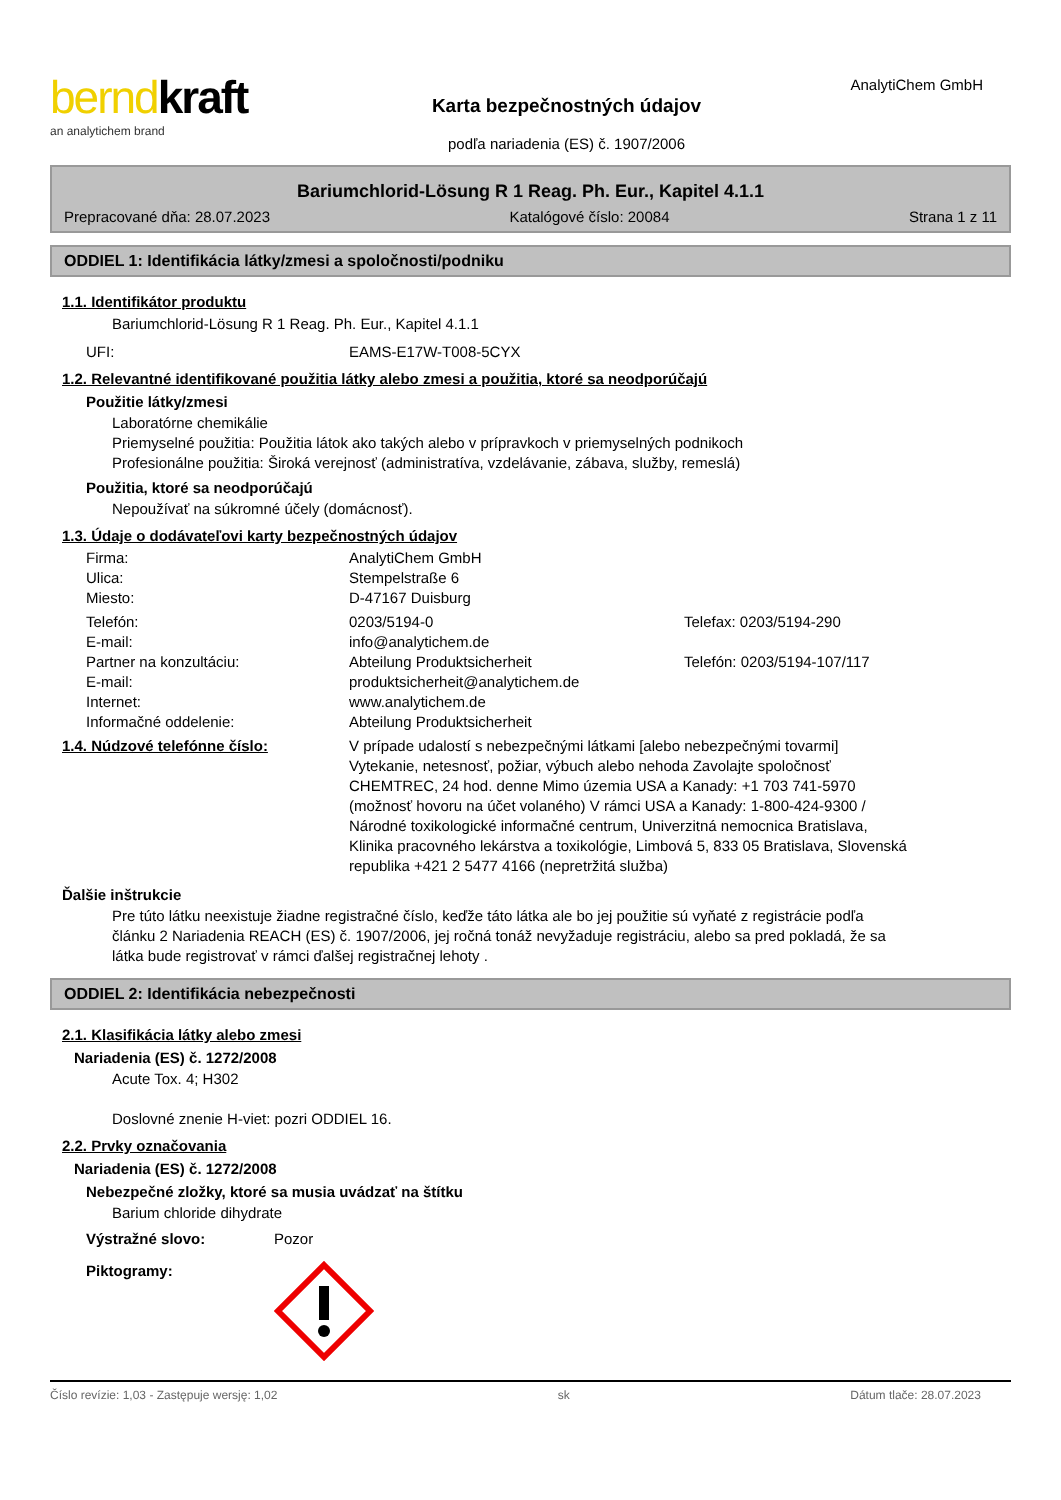berndkraft
an analytichem brand
Karta bezpečnostných údajov
podľa nariadenia (ES) č. 1907/2006
AnalytiChem GmbH
Bariumchlorid-Lösung R 1 Reag. Ph. Eur., Kapitel 4.1.1
Prepracované dňa: 28.07.2023 Katalógové číslo: 20084 Strana 1 z 11
ODDIEL 1: Identifikácia látky/zmesi a spoločnosti/podniku
1.1. Identifikátor produktu
Bariumchlorid-Lösung R 1 Reag. Ph. Eur., Kapitel 4.1.1
UFI: EAMS-E17W-T008-5CYX
1.2. Relevantné identifikované použitia látky alebo zmesi a použitia, ktoré sa neodporúčajú
Použitie látky/zmesi
Laboratórne chemikálie
Priemyselné použitia: Použitia látok ako takých alebo v prípravkoch v priemyselných podnikoch
Profesionálne použitia: Široká verejnosť (administratíva, vzdelávanie, zábava, služby, remeslá)
Použitia, ktoré sa neodporúčajú
Nepoužívať na súkromné účely (domácnosť).
1.3. Údaje o dodávateľovi karty bezpečnostných údajov
Firma: AnalytiChem GmbH
Ulica: Stempelstraße 6
Miesto: D-47167 Duisburg
Telefón: 0203/5194-0 Telefax: 0203/5194-290
E-mail: info@analytichem.de
Partner na konzultáciu: Abteilung Produktsicherheit Telefón: 0203/5194-107/117
E-mail: produktsicherheit@analytichem.de
Internet: www.analytichem.de
Informačné oddelenie: Abteilung Produktsicherheit
1.4. Núdzové telefónne číslo: V prípade udalostí s nebezpečnými látkami [alebo nebezpečnými tovarmi] Vytekanie, netesnosť, požiar, výbuch alebo nehoda Zavolajte spoločnosť CHEMTREC, 24 hod. denne Mimo územia USA a Kanady: +1 703 741-5970 (možnosť hovoru na účet volaného) V rámci USA a Kanady: 1-800-424-9300 / Národné toxikologické informačné centrum, Univerzitná nemocnica Bratislava, Klinika pracovného lekárstva a toxikológie, Limbová 5, 833 05 Bratislava, Slovenská republika +421 2 5477 4166 (nepretržitá služba)
Ďalšie inštrukcie
Pre túto látku neexistuje žiadne registračné číslo, keďže táto látka ale bo jej použitie sú vyňaté z registrácie podľa článku 2 Nariadenia REACH (ES) č. 1907/2006, jej ročná tonáž nevyžaduje registráciu, alebo sa pred pokladá, že sa látka bude registrovať v rámci ďalšej registračnej lehoty .
ODDIEL 2: Identifikácia nebezpečnosti
2.1. Klasifikácia látky alebo zmesi
Nariadenia (ES) č. 1272/2008
Acute Tox. 4; H302
Doslovné znenie H-viet: pozri ODDIEL 16.
2.2. Prvky označovania
Nariadenia (ES) č. 1272/2008
Nebezpečné zložky, ktoré sa musia uvádzať na štítku
Barium chloride dihydrate
Výstražné slovo: Pozor
Piktogramy:
Číslo revízie: 1,03 - Zastępuje wersję: 1,02 sk Dátum tlače: 28.07.2023